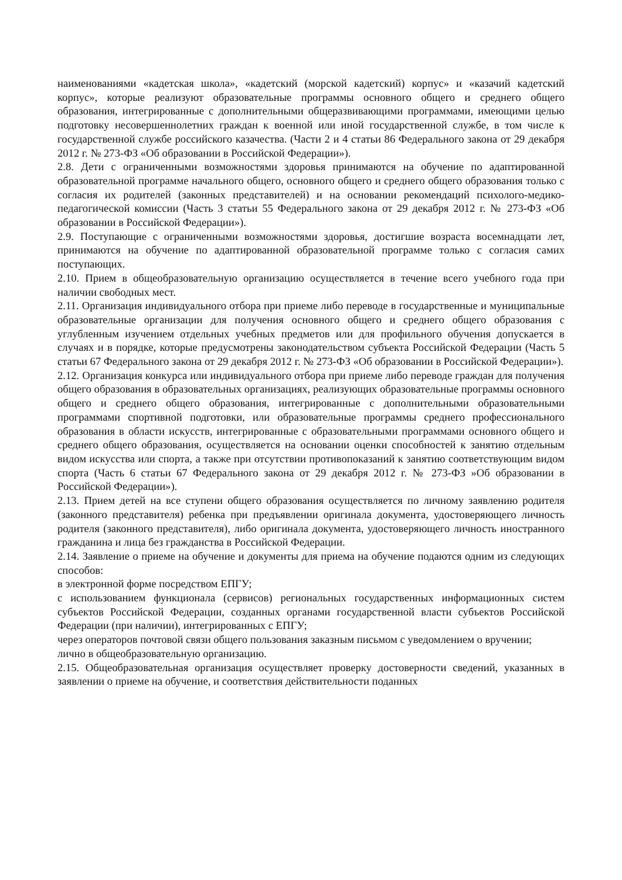наименованиями «кадетская школа», «кадетский (морской кадетский) корпус» и «казачий кадетский корпус», которые реализуют образовательные программы основного общего и среднего общего образования, интегрированные с дополнительными общеразвивающими программами, имеющими целью подготовку несовершеннолетних граждан к военной или иной государственной службе, в том числе к государственной службе российского казачества. (Части 2 и 4 статьи 86 Федерального закона от 29 декабря 2012 г. № 273-ФЗ «Об образовании в Российской Федерации»).
2.8. Дети с ограниченными возможностями здоровья принимаются на обучение по адаптированной образовательной программе начального общего, основного общего и среднего общего образования только с согласия их родителей (законных представителей) и на основании рекомендаций психолого-медико-педагогической комиссии (Часть 3 статьи 55 Федерального закона от 29 декабря 2012 г. № 273-ФЗ «Об образовании в Российской Федерации»).
2.9. Поступающие с ограниченными возможностями здоровья, достигшие возраста восемнадцати лет, принимаются на обучение по адаптированной образовательной программе только с согласия самих поступающих.
2.10. Прием в общеобразовательную организацию осуществляется в течение всего учебного года при наличии свободных мест.
2.11. Организация индивидуального отбора при приеме либо переводе в государственные и муниципальные образовательные организации для получения основного общего и среднего общего образования с углубленным изучением отдельных учебных предметов или для профильного обучения допускается в случаях и в порядке, которые предусмотрены законодательством субъекта Российской Федерации (Часть 5 статьи 67 Федерального закона от 29 декабря 2012 г. № 273-ФЗ «Об образовании в Российской Федерации»).
2.12. Организация конкурса или индивидуального отбора при приеме либо переводе граждан для получения общего образования в образовательных организациях, реализующих образовательные программы основного общего и среднего общего образования, интегрированные с дополнительными образовательными программами спортивной подготовки, или образовательные программы среднего профессионального образования в области искусств, интегрированные с образовательными программами основного общего и среднего общего образования, осуществляется на основании оценки способностей к занятию отдельным видом искусства или спорта, а также при отсутствии противопоказаний к занятию соответствующим видом спорта (Часть 6 статьи 67 Федерального закона от 29 декабря 2012 г. № 273-ФЗ »Об образовании в Российской Федерации»).
2.13. Прием детей на все ступени общего образования осуществляется по личному заявлению родителя (законного представителя) ребенка при предъявлении оригинала документа, удостоверяющего личность родителя (законного представителя), либо оригинала документа, удостоверяющего личность иностранного гражданина и лица без гражданства в Российской Федерации.
2.14. Заявление о приеме на обучение и документы для приема на обучение подаются одним из следующих способов:
в электронной форме посредством ЕПГУ;
с использованием функционала (сервисов) региональных государственных информационных систем субъектов Российской Федерации, созданных органами государственной власти субъектов Российской Федерации (при наличии), интегрированных с ЕПГУ;
через операторов почтовой связи общего пользования заказным письмом с уведомлением о вручении;
лично в общеобразовательную организацию.
2.15. Общеобразовательная организация осуществляет проверку достоверности сведений, указанных в заявлении о приеме на обучение, и соответствия действительности поданных